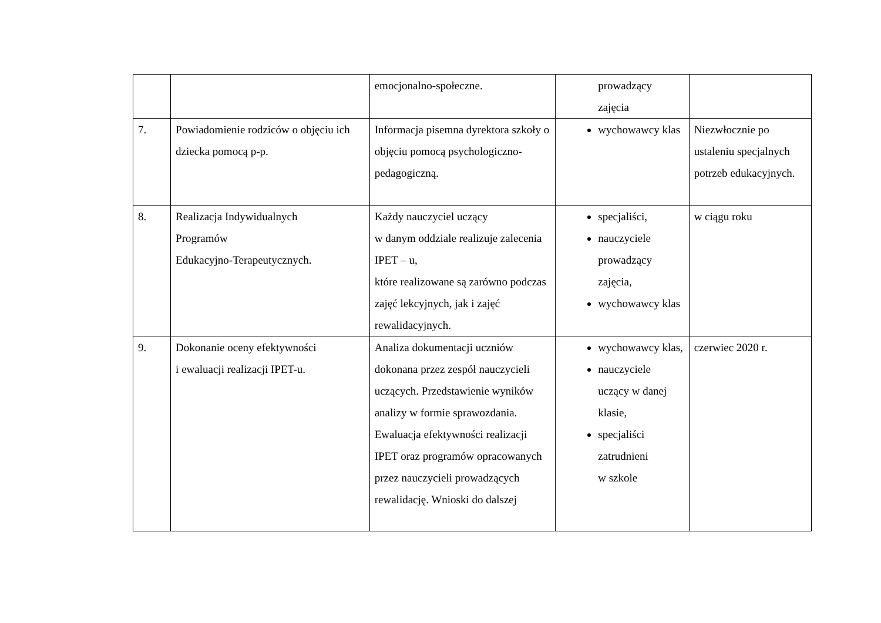| | | emocjonalno-społeczne. | prowadzący zajęcia | |
| 7. | Powiadomienie rodziców o objęciu ich dziecka pomocą p-p. | Informacja pisemna dyrektora szkoły o objęciu pomocą psychologiczno-pedagogiczną. | wychowawcy klas | Niezwłocznie po ustaleniu specjalnych potrzeb edukacyjnych. |
| 8. | Realizacja Indywidualnych Programów Edukacyjno-Terapeutycznych. | Każdy nauczyciel uczący w danym oddziale realizuje zalecenia IPET – u, które realizowane są zarówno podczas zajęć lekcyjnych, jak i zajęć rewalidacyjnych. | specjaliści, nauczyciele prowadzący zajęcia, wychowawcy klas | w ciągu roku |
| 9. | Dokonanie oceny efektywności i ewaluacji realizacji IPET-u. | Analiza dokumentacji uczniów dokonana przez zespół nauczycieli uczących. Przedstawienie wyników analizy w formie sprawozdania. Ewaluacja efektywności realizacji IPET oraz programów opracowanych przez nauczycieli prowadzących rewalidację. Wnioski do dalszej | wychowawcy klas, nauczyciele uczący w danej klasie, specjaliści zatrudnieni w szkole | czerwiec 2020 r. |